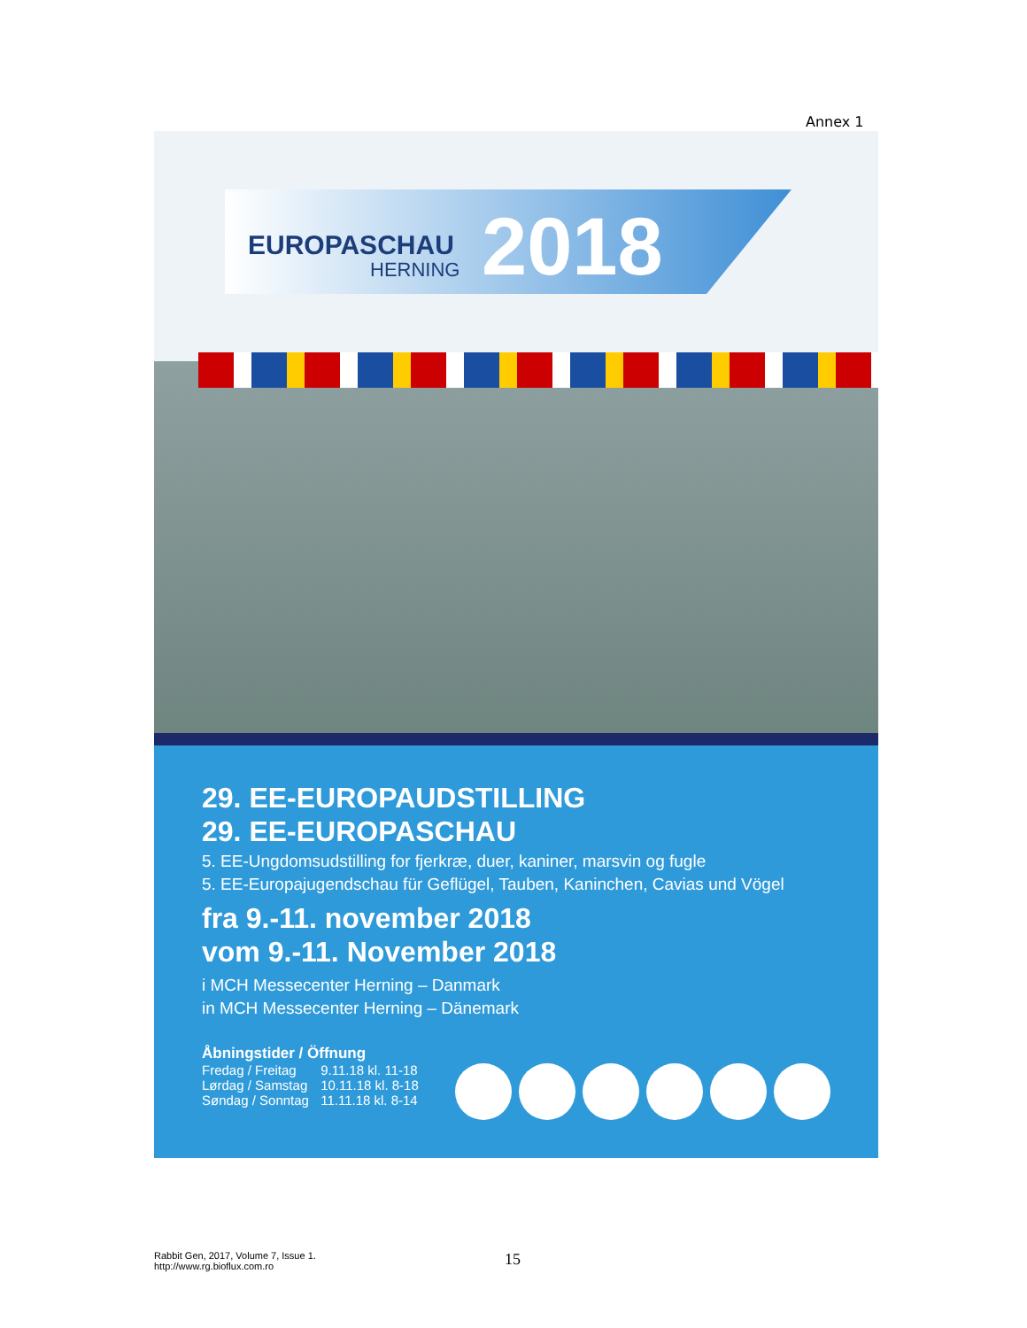Annex 1
EUROPASCHAU
HERNING 2018
29. EE-EUROPAUDSTILLING
29. EE-EUROPASCHAU
5. EE-Ungdomsudstilling for fjerkræ, duer, kaniner, marsvin og fugle
5. EE-Europajugendschau für Geflügel, Tauben, Kaninchen, Cavias und Vögel
fra 9.-11. november 2018
vom 9.-11. November 2018
i MCH Messecenter Herning – Danmark
in MCH Messecenter Herning – Dänemark
Åbningstider / Öffnung
Fredag / Freitag 9.11.18 kl. 11-18
Lørdag / Samstag 10.11.18 kl. 8-18
Søndag / Sonntag 11.11.18 kl. 8-14
Rabbit Gen, 2017, Volume 7, Issue 1.
http://www.rg.bioflux.com.ro
15